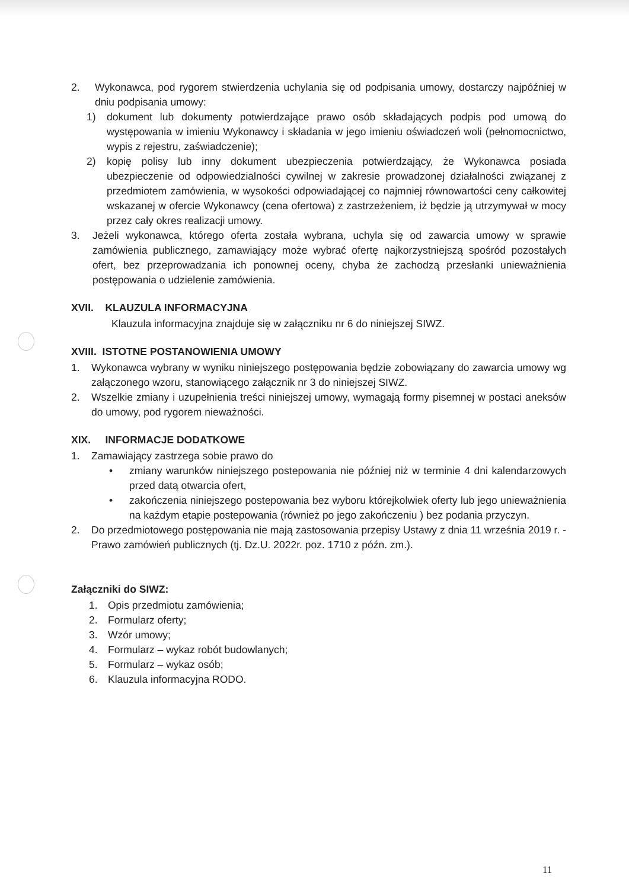2. Wykonawca, pod rygorem stwierdzenia uchylania się od podpisania umowy, dostarczy najpóźniej w dniu podpisania umowy:
1) dokument lub dokumenty potwierdzające prawo osób składających podpis pod umową do występowania w imieniu Wykonawcy i składania w jego imieniu oświadczeń woli (pełnomocnictwo, wypis z rejestru, zaświadczenie);
2) kopię polisy lub inny dokument ubezpieczenia potwierdzający, że Wykonawca posiada ubezpieczenie od odpowiedzialności cywilnej w zakresie prowadzonej działalności związanej z przedmiotem zamówienia, w wysokości odpowiadającej co najmniej równowartości ceny całkowitej wskazanej w ofercie Wykonawcy (cena ofertowa) z zastrzeżeniem, iż będzie ją utrzymywał w mocy przez cały okres realizacji umowy.
3. Jeżeli wykonawca, którego oferta została wybrana, uchyla się od zawarcia umowy w sprawie zamówienia publicznego, zamawiający może wybrać ofertę najkorzystniejszą spośród pozostałych ofert, bez przeprowadzania ich ponownej oceny, chyba że zachodzą przesłanki unieważnienia postępowania o udzielenie zamówienia.
XVII. KLAUZULA INFORMACYJNA
Klauzula informacyjna znajduje się w załączniku nr 6 do niniejszej SIWZ.
XVIII. ISTOTNE POSTANOWIENIA UMOWY
1. Wykonawca wybrany w wyniku niniejszego postępowania będzie zobowiązany do zawarcia umowy wg załączonego wzoru, stanowiącego załącznik nr 3 do niniejszej SIWZ.
2. Wszelkie zmiany i uzupełnienia treści niniejszej umowy, wymagają formy pisemnej w postaci aneksów do umowy, pod rygorem nieważności.
XIX. INFORMACJE DODATKOWE
1. Zamawiający zastrzega sobie prawo do
• zmiany warunków niniejszego postepowania nie później niż w terminie 4 dni kalendarzowych przed datą otwarcia ofert,
• zakończenia niniejszego postepowania bez wyboru którejkolwiek oferty lub jego unieważnienia na każdym etapie postepowania (również po jego zakończeniu ) bez podania przyczyn.
2. Do przedmiotowego postępowania nie mają zastosowania przepisy Ustawy z dnia 11 września 2019 r. - Prawo zamówień publicznych (tj. Dz.U. 2022r. poz. 1710 z późn. zm.).
Załączniki do SIWZ:
1. Opis przedmiotu zamówienia;
2. Formularz oferty;
3. Wzór umowy;
4. Formularz – wykaz robót budowlanych;
5. Formularz – wykaz osób;
6. Klauzula informacyjna RODO.
11